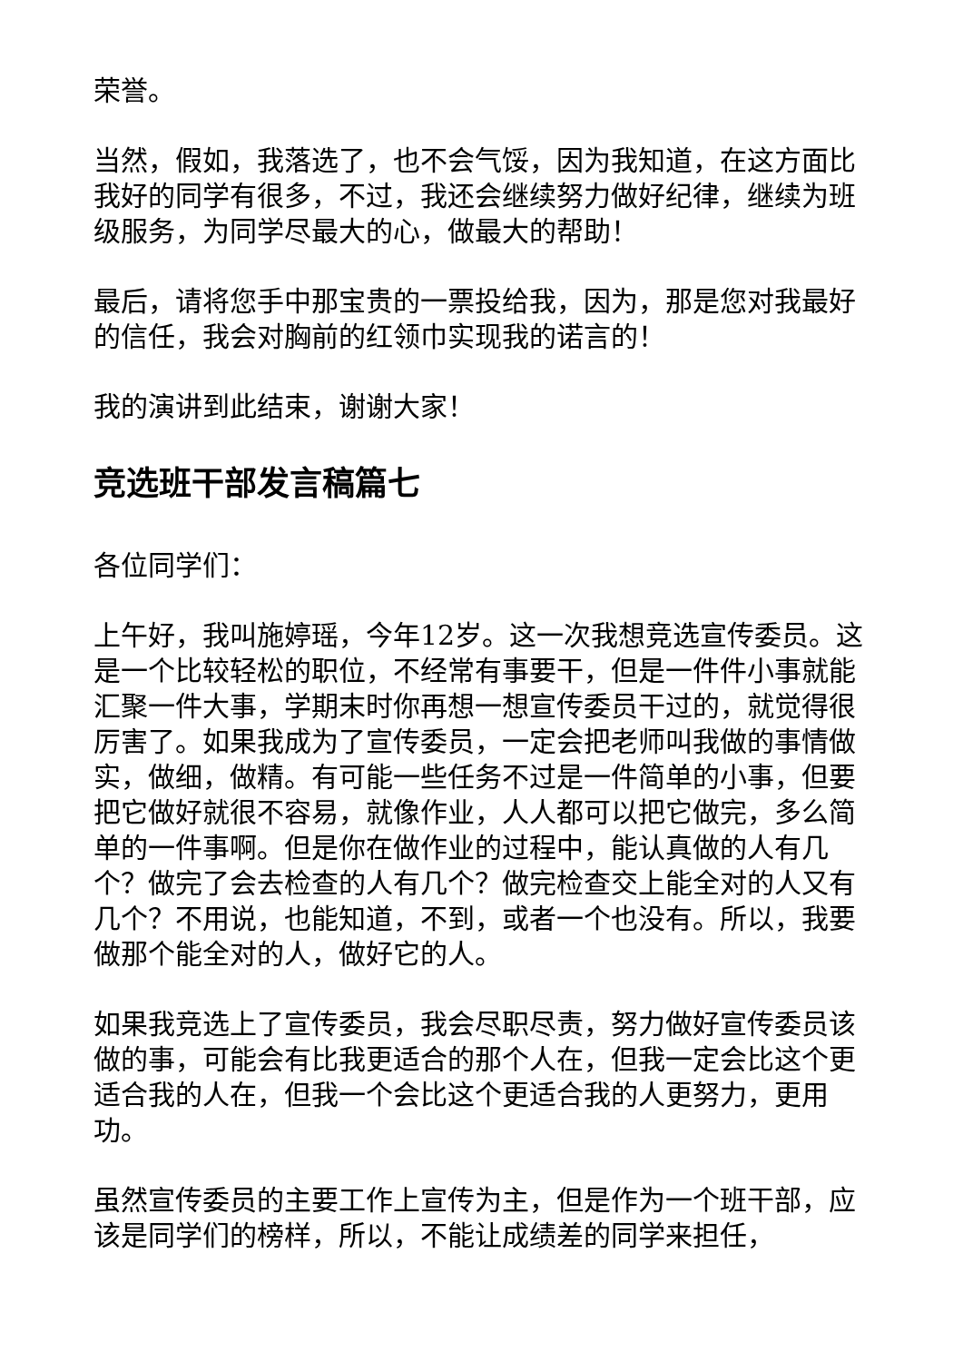荣誉。
当然，假如，我落选了，也不会气馁，因为我知道，在这方面比我好的同学有很多，不过，我还会继续努力做好纪律，继续为班级服务，为同学尽最大的心，做最大的帮助！
最后，请将您手中那宝贵的一票投给我，因为，那是您对我最好的信任，我会对胸前的红领巾实现我的诺言的！
我的演讲到此结束，谢谢大家！
竞选班干部发言稿篇七
各位同学们：
上午好，我叫施婷瑶，今年12岁。这一次我想竞选宣传委员。这是一个比较轻松的职位，不经常有事要干，但是一件件小事就能汇聚一件大事，学期末时你再想一想宣传委员干过的，就觉得很厉害了。如果我成为了宣传委员，一定会把老师叫我做的事情做实，做细，做精。有可能一些任务不过是一件简单的小事，但要把它做好就很不容易，就像作业，人人都可以把它做完，多么简单的一件事啊。但是你在做作业的过程中，能认真做的人有几个？做完了会去检查的人有几个？做完检查交上能全对的人又有几个？不用说，也能知道，不到，或者一个也没有。所以，我要做那个能全对的人，做好它的人。
如果我竞选上了宣传委员，我会尽职尽责，努力做好宣传委员该做的事，可能会有比我更适合的那个人在，但我一定会比这个更适合我的人在，但我一个会比这个更适合我的人更努力，更用功。
虽然宣传委员的主要工作上宣传为主，但是作为一个班干部，应该是同学们的榜样，所以，不能让成绩差的同学来担任，